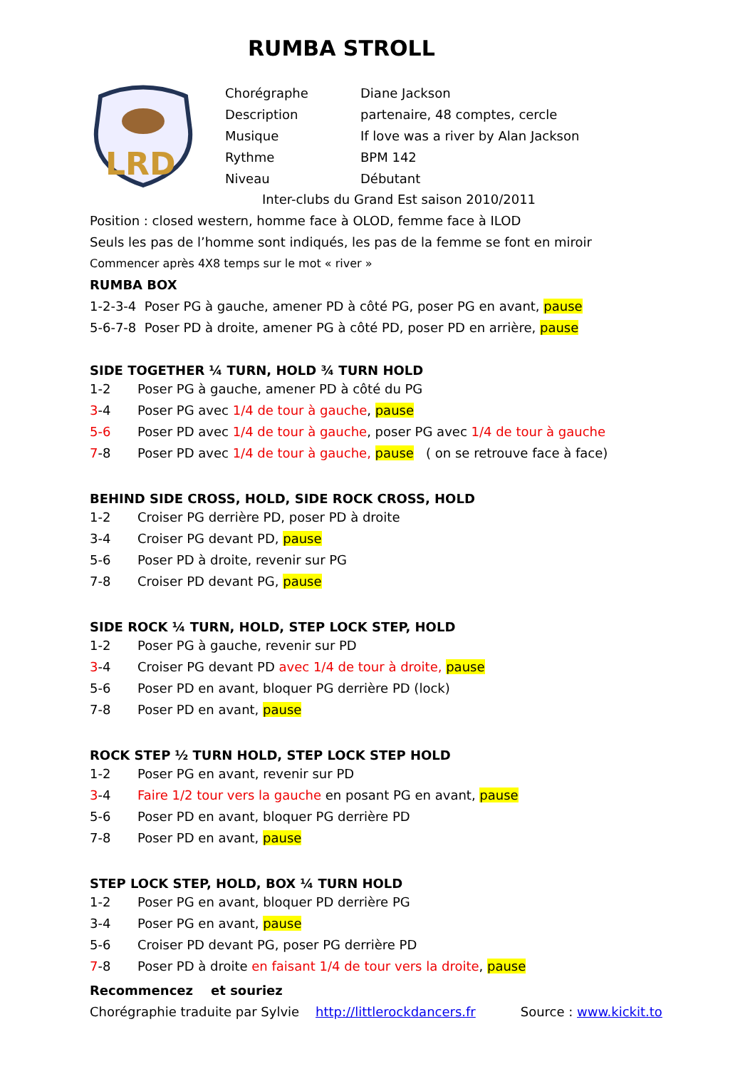RUMBA STROLL
LRD
| Chorégraphe | Diane Jackson |
| Description | partenaire, 48 comptes, cercle |
| Musique | If love was a river by Alan Jackson |
| Rythme | BPM 142 |
| Niveau | Débutant |
Inter-clubs du Grand Est saison 2010/2011
Position : closed western, homme face à OLOD, femme face à ILOD
Seuls les pas de l’homme sont indiqués, les pas de la femme se font en miroir
Commencer après 4X8 temps sur le mot « river »
RUMBA BOX
1-2-3-4 Poser PG à gauche, amener PD à côté PG, poser PG en avant, pause
5-6-7-8 Poser PD à droite, amener PG à côté PD, poser PD en arrière, pause
SIDE TOGETHER ¼ TURN, HOLD ¾ TURN HOLD
| 1-2 | Poser PG à gauche, amener PD à côté du PG |
| 3 -4 | Poser PG avec 1/4 de tour à gauche , pause |
| 5-6 | Poser PD avec 1/4 de tour à gauche , poser PG avec 1/4 de tour à gauche |
| 7 -8 | Poser PD avec 1/4 de tour à gauche, pause ( on se retrouve face à face) |
BEHIND SIDE CROSS, HOLD, SIDE ROCK CROSS, HOLD
| 1-2 | Croiser PG derrière PD, poser PD à droite |
| 3-4 | Croiser PG devant PD, pause |
| 5-6 | Poser PD à droite, revenir sur PG |
| 7-8 | Croiser PD devant PG, pause |
SIDE ROCK ¼ TURN, HOLD, STEP LOCK STEP, HOLD
| 1-2 | Poser PG à gauche, revenir sur PD |
| 3 -4 | Croiser PG devant PD avec 1/4 de tour à droite, pause |
| 5-6 | Poser PD en avant, bloquer PG derrière PD (lock) |
| 7-8 | Poser PD en avant, pause |
ROCK STEP ½ TURN HOLD, STEP LOCK STEP HOLD
| 1-2 | Poser PG en avant, revenir sur PD |
| 3 -4 | Faire 1/2 tour vers la gauche en posant PG en avant, pause |
| 5-6 | Poser PD en avant, bloquer PG derrière PD |
| 7-8 | Poser PD en avant, pause |
STEP LOCK STEP, HOLD, BOX ¼ TURN HOLD
| 1-2 | Poser PG en avant, bloquer PD derrière PG |
| 3-4 | Poser PG en avant, pause |
| 5-6 | Croiser PD devant PG, poser PG derrière PD |
| 7 -8 | Poser PD à droite en faisant 1/4 de tour vers la droite , pause |
Recommencez et souriez
Chorégraphie traduite par Sylvie http://littlerockdancers.fr Source : www.kickit.to